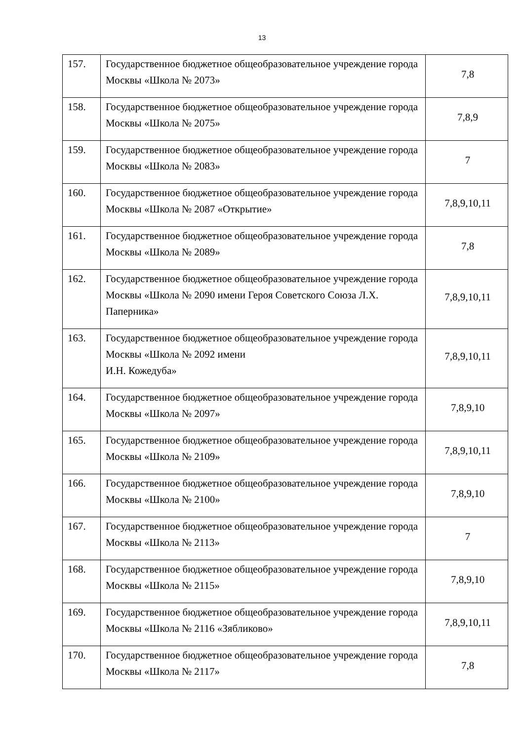13
| 157. | Государственное бюджетное общеобразовательное учреждение города Москвы «Школа № 2073» | 7,8 |
| 158. | Государственное бюджетное общеобразовательное учреждение города Москвы «Школа № 2075» | 7,8,9 |
| 159. | Государственное бюджетное общеобразовательное учреждение города Москвы «Школа № 2083» | 7 |
| 160. | Государственное бюджетное общеобразовательное учреждение города Москвы «Школа № 2087 «Открытие» | 7,8,9,10,11 |
| 161. | Государственное бюджетное общеобразовательное учреждение города Москвы «Школа № 2089» | 7,8 |
| 162. | Государственное бюджетное общеобразовательное учреждение города Москвы «Школа № 2090 имени Героя Советского Союза Л.Х. Паперника» | 7,8,9,10,11 |
| 163. | Государственное бюджетное общеобразовательное учреждение города Москвы «Школа № 2092 имени И.Н. Кожедуба» | 7,8,9,10,11 |
| 164. | Государственное бюджетное общеобразовательное учреждение города Москвы «Школа № 2097» | 7,8,9,10 |
| 165. | Государственное бюджетное общеобразовательное учреждение города Москвы «Школа № 2109» | 7,8,9,10,11 |
| 166. | Государственное бюджетное общеобразовательное учреждение города Москвы «Школа № 2100» | 7,8,9,10 |
| 167. | Государственное бюджетное общеобразовательное учреждение города Москвы «Школа № 2113» | 7 |
| 168. | Государственное бюджетное общеобразовательное учреждение города Москвы «Школа № 2115» | 7,8,9,10 |
| 169. | Государственное бюджетное общеобразовательное учреждение города Москвы «Школа № 2116 «Зябликово» | 7,8,9,10,11 |
| 170. | Государственное бюджетное общеобразовательное учреждение города Москвы «Школа № 2117» | 7,8 |